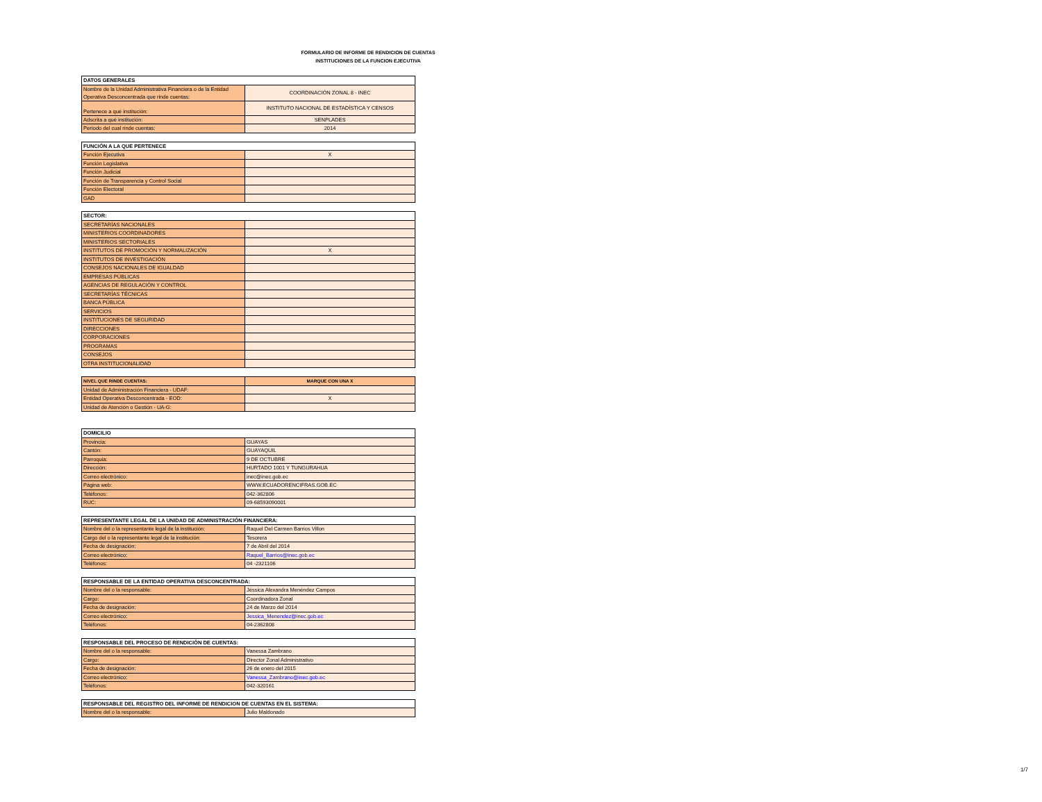FORMULARIO DE INFORME DE RENDICION DE CUENTAS
INSTITUCIONES DE LA FUNCION EJECUTIVA
| DATOS GENERALES | |
| --- | --- |
| Nombre de la Unidad Administrativa Financiera o de la Entidad Operativa Desconcentrada que rinde cuentas: | COORDINACIÓN ZONAL 8 - INEC |
| Pertenece a qué institución: | INSTITUTO NACIONAL DE ESTADÍSTICA Y CENSOS |
| Adscrita a qué institución: | SENPLADES |
| Período del cual rinde cuentas: | 2014 |
| FUNCIÓN A LA QUE PERTENECE | |
| --- | --- |
| Función Ejecutiva | X |
| Función Legislativa | |
| Función Judicial | |
| Función de Transparencia y Control Social | |
| Función Electoral | |
| GAD | |
| SECTOR: | |
| --- | --- |
| SECRETARÍAS NACIONALES | |
| MINISTERIOS COORDINADORES | |
| MINISTERIOS SECTORIALES | |
| INSTITUTOS DE PROMOCIÓN Y NORMALIZACIÓN | X |
| INSTITUTOS DE INVESTIGACIÓN | |
| CONSEJOS NACIONALES DE IGUALDAD | |
| EMPRESAS PÚBLICAS | |
| AGENCIAS DE REGULACIÓN Y CONTROL | |
| SECRETARÍAS TÉCNICAS | |
| BANCA PÚBLICA | |
| SERVICIOS | |
| INSTITUCIONES DE SEGURIDAD | |
| DIRECCIONES | |
| CORPORACIONES | |
| PROGRAMAS | |
| CONSEJOS | |
| OTRA INSTITUCIONALIDAD | |
| NIVEL QUE RINDE CUENTAS: | MARQUE CON UNA X |
| --- | --- |
| Unidad de Administración Financiera - UDAF: | |
| Entidad Operativa Desconcentrada - EOD: | X |
| Unidad de Atención o Gestión - UA-G: | |
| DOMICILIO | |
| --- | --- |
| Provincia: | GUAYAS |
| Cantón: | GUAYAQUIL |
| Parroquia: | 9 DE OCTUBRE |
| Dirección: | HURTADO 1001 Y TUNGURAHUA |
| Correo electrónico: | inec@inec.gob.ec |
| Página web: | WWW.ECUADORENCIFRAS.GOB.EC |
| Teléfonos: | 042-362806 |
| RUC: | 09-68593090001 |
| REPRESENTANTE LEGAL DE LA UNIDAD DE ADMINISTRACIÓN FINANCIERA: | |
| --- | --- |
| Nombre del o la representante legal de la institución: | Raquel Del Carmen Barrios Villon |
| Cargo del o la representante legal de la institución: | Tesorera |
| Fecha de designación: | 7 de Abril del 2014 |
| Correo electrónico: | Raquel_Barrios@inec.gob.ec |
| Teléfonos: | 04 -2321106 |
| RESPONSABLE DE LA ENTIDAD OPERATIVA DESCONCENTRADA: | |
| --- | --- |
| Nombre del o la responsable: | Jéssica Alexandra Menéndez Campos |
| Cargo: | Coordinadora Zonal |
| Fecha de designación: | 24 de Marzo del 2014 |
| Correo electrónico: | Jessica_Menendez@inec.gob.ec |
| Teléfonos: | 04-2362808 |
| RESPONSABLE DEL PROCESO DE RENDICIÓN DE CUENTAS: | |
| --- | --- |
| Nombre del o la responsable: | Vanessa Zambrano |
| Cargo: | Director Zonal Administrativo |
| Fecha de designación: | 26 de enero del 2015 |
| Correo electrónico: | Vanessa_Zambrano@inec.gob.ec |
| Teléfonos: | 042-320161 |
| RESPONSABLE DEL REGISTRO DEL INFORME DE RENDICION DE CUENTAS EN EL SISTEMA: | |
| --- | --- |
| Nombre del o la responsable: | Julio Maldonado |
1/7